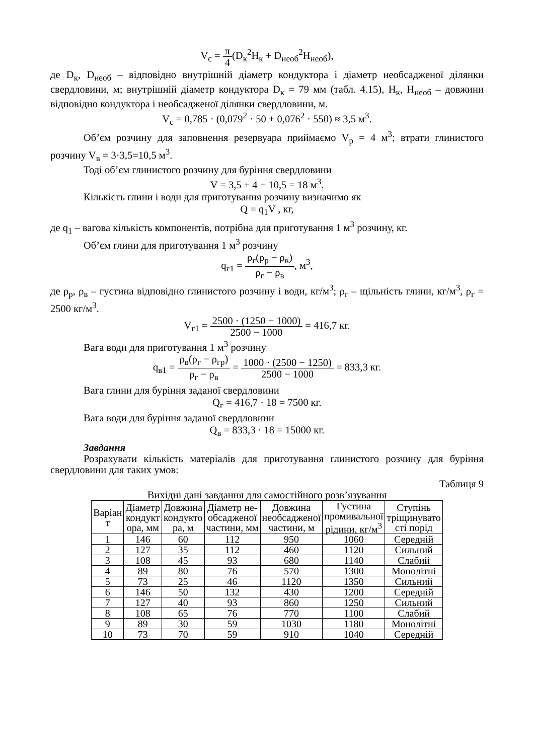V<sub>с</sub> = π 4(D<sub>к</sub><sup>2</sup>H<sub>к</sub> + D<sub>необ</sub><sup>2</sup>H<sub>необ</sub>),
де D<sub>к</sub>, D<sub>необ</sub> – відповідно внутрішній діаметр кондуктора і діаметр необсадженої ділянки свердловини, м; внутрішній діаметр кондуктора D<sub>к</sub> = 79 мм (табл. 4.15), H<sub>к</sub>, H<sub>необ</sub> – довжини відповідно кондуктора і необсадженої ділянки свердловини, м.
V<sub>с</sub> = 0,785 · (0,079<sup>2</sup> · 50 + 0,076<sup>2</sup> · 550) ≈ 3,5 м<sup>3</sup>.
Об’єм розчину для заповнення резервуара приймаємо V<sub>р</sub> = 4 м<sup>3</sup>; втрати глинистого розчину V<sub>в</sub> = 3·3,5=10,5 м<sup>3</sup>.
Тоді об’єм глинистого розчину для буріння свердловини
V = 3,5 + 4 + 10,5 = 18 м<sup>3</sup>.
Кількість глини і води для приготування розчину визначимо як
Q = q<sub>1</sub>V , кг,
де q<sub>1</sub> – вагова кількість компонентів, потрібна для приготування 1 м<sup>3</sup> розчину, кг.
Об’єм глини для приготування 1 м<sup>3</sup> розчину
q<sub>г1</sub> = ρ<sub>г</sub>(ρ<sub>р</sub> − ρ<sub>в</sub>) ρ<sub>г</sub> − ρ<sub>в</sub>, м<sup>3</sup>,
де ρ<sub>р</sub>, ρ<sub>в</sub> – густина відповідно глинистого розчину і води, кг/м<sup>3</sup>; ρ<sub>г</sub> – щільність глини, кг/м<sup>3</sup>, ρ<sub>г</sub> = 2500 кг/м<sup>3</sup>.
V<sub>г1</sub> = 2500 · (1250 − 1000) 2500 − 1000 = 416,7 кг.
Вага води для приготування 1 м<sup>3</sup> розчину
q<sub>в1</sub> = ρ<sub>в</sub>(ρ<sub>г</sub> − ρ<sub>гр</sub>) ρ<sub>г</sub> − ρ<sub>в</sub> = 1000 · (2500 − 1250) 2500 − 1000 = 833,3 кг.
Вага глини для буріння заданої свердловини
Q<sub>г</sub> = 416,7 · 18 = 7500 кг.
Вага води для буріння заданої свердловини
Q<sub>в</sub> = 833,3 · 18 = 15000 кг.
Завдання
Розрахувати кількість матеріалів для приготування глинистого розчину для буріння свердловини для таких умов:
Таблиця 9
Вихідні дані завдання для самостійного розв’язування
| Варіан т | Діаметр кондукт ора, мм | Довжина кондукто ра, м | Діаметр не- обсадженої частини, мм | Довжина необсадженої частини, м | Густина промивальної рідини, кг/м<sup>3</sup> | Ступінь тріщинувато сті порід |
| --- | --- | --- | --- | --- | --- | --- |
| 1 | 146 | 60 | 112 | 950 | 1060 | Середній |
| 2 | 127 | 35 | 112 | 460 | 1120 | Сильний |
| 3 | 108 | 45 | 93 | 680 | 1140 | Слабий |
| 4 | 89 | 80 | 76 | 570 | 1300 | Монолітні |
| 5 | 73 | 25 | 46 | 1120 | 1350 | Сильний |
| 6 | 146 | 50 | 132 | 430 | 1200 | Середній |
| 7 | 127 | 40 | 93 | 860 | 1250 | Сильний |
| 8 | 108 | 65 | 76 | 770 | 1100 | Слабий |
| 9 | 89 | 30 | 59 | 1030 | 1180 | Монолітні |
| 10 | 73 | 70 | 59 | 910 | 1040 | Середній |